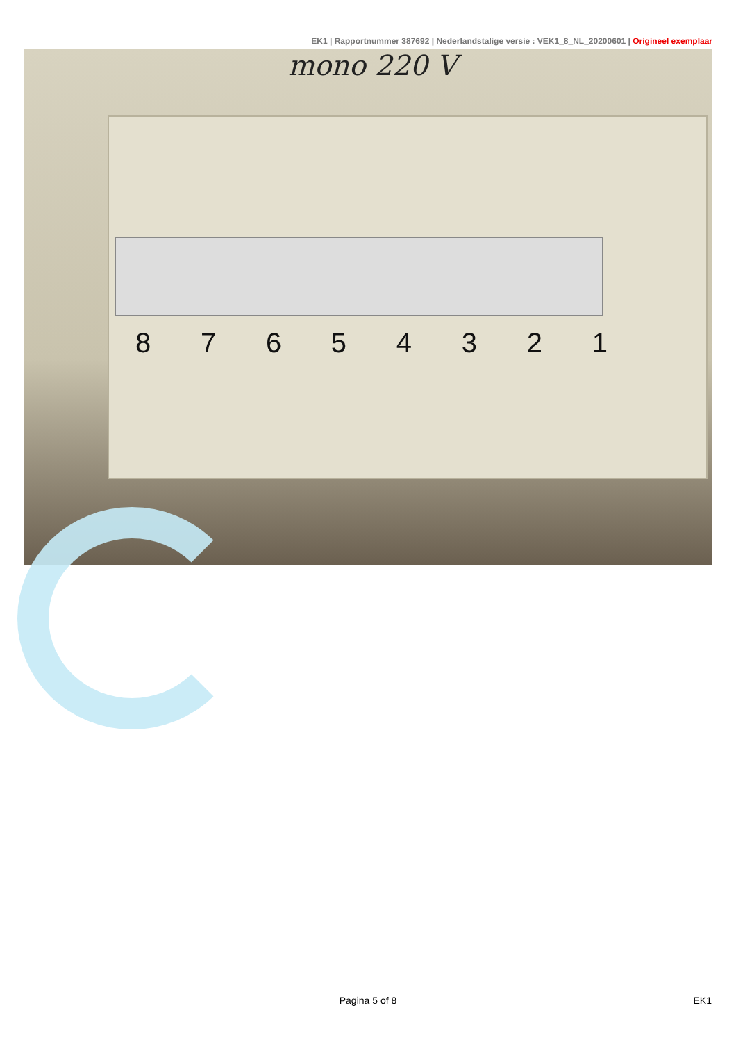EK1 | Rapportnummer 387692 | Nederlandstalige versie : VEK1_8_NL_20200601 | Origineel exemplaar
mono 220 V
8 7 6 5 4 3 2 1
Pagina 5 of 8 EK1